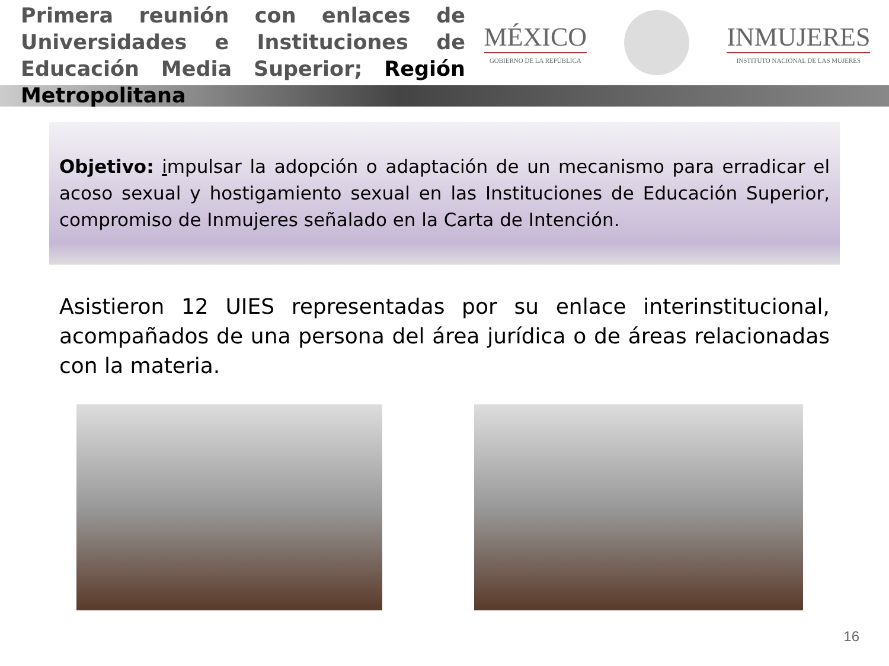Primera reunión con enlaces de Universidades e Instituciones de Educación Media Superior; Región Metropolitana
MÉXICO
GOBIERNO DE LA REPÚBLICA
INMUJERES
INSTITUTO NACIONAL DE LAS MUJERES
Objetivo: impulsar la adopción o adaptación de un mecanismo para erradicar el acoso sexual y hostigamiento sexual en las Instituciones de Educación Superior, compromiso de Inmujeres señalado en la Carta de Intención.
Asistieron 12 UIES representadas por su enlace interinstitucional, acompañados de una persona del área jurídica o de áreas relacionadas con la materia.
16